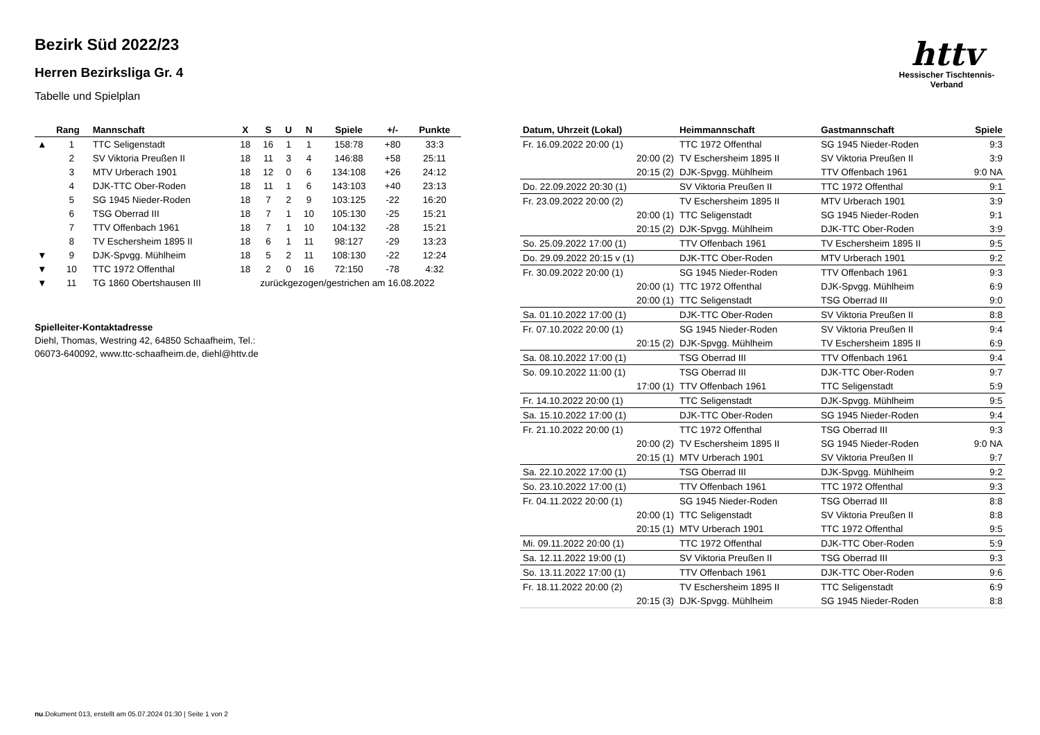Bezirk Süd 2022/23
Herren Bezirksliga Gr. 4
Tabelle und Spielplan
httv
Hessischer Tischtennis-Verband
| | Rang | Mannschaft | X | S | U | N | Spiele | +/- | Punkte |
| --- | --- | --- | --- | --- | --- | --- | --- | --- | --- |
| ▲ | 1 | TTC Seligenstadt | 18 | 16 | 1 | 1 | 158:78 | +80 | 33:3 |
| | 2 | SV Viktoria Preußen II | 18 | 11 | 3 | 4 | 146:88 | +58 | 25:11 |
| | 3 | MTV Urberach 1901 | 18 | 12 | 0 | 6 | 134:108 | +26 | 24:12 |
| | 4 | DJK-TTC Ober-Roden | 18 | 11 | 1 | 6 | 143:103 | +40 | 23:13 |
| | 5 | SG 1945 Nieder-Roden | 18 | 7 | 2 | 9 | 103:125 | -22 | 16:20 |
| | 6 | TSG Oberrad III | 18 | 7 | 1 | 10 | 105:130 | -25 | 15:21 |
| | 7 | TTV Offenbach 1961 | 18 | 7 | 1 | 10 | 104:132 | -28 | 15:21 |
| | 8 | TV Eschersheim 1895 II | 18 | 6 | 1 | 11 | 98:127 | -29 | 13:23 |
| ▼ | 9 | DJK-Spvgg. Mühlheim | 18 | 5 | 2 | 11 | 108:130 | -22 | 12:24 |
| ▼ | 10 | TTC 1972 Offenthal | 18 | 2 | 0 | 16 | 72:150 | -78 | 4:32 |
| ▼ | 11 | TG 1860 Obertshausen III | zurückgezogen/gestrichen am 16.08.2022 | | | | | | |
Spielleiter-Kontaktadresse
Diehl, Thomas, Westring 42, 64850 Schaafheim, Tel.:
06073-640092, www.ttc-schaafheim.de, diehl@httv.de
| Datum, Uhrzeit (Lokal) | Heimmannschaft | Gastmannschaft | Spiele |
| --- | --- | --- | --- |
| Fr. 16.09.2022 20:00 (1) | TTC 1972 Offenthal | SG 1945 Nieder-Roden | 9:3 |
| 20:00 (2) | TV Eschersheim 1895 II | SV Viktoria Preußen II | 3:9 |
| 20:15 (2) | DJK-Spvgg. Mühlheim | TTV Offenbach 1961 | 9:0 NA |
| Do. 22.09.2022 20:30 (1) | SV Viktoria Preußen II | TTC 1972 Offenthal | 9:1 |
| Fr. 23.09.2022 20:00 (2) | TV Eschersheim 1895 II | MTV Urberach 1901 | 3:9 |
| 20:00 (1) | TTC Seligenstadt | SG 1945 Nieder-Roden | 9:1 |
| 20:15 (2) | DJK-Spvgg. Mühlheim | DJK-TTC Ober-Roden | 3:9 |
| So. 25.09.2022 17:00 (1) | TTV Offenbach 1961 | TV Eschersheim 1895 II | 9:5 |
| Do. 29.09.2022 20:15 v (1) | DJK-TTC Ober-Roden | MTV Urberach 1901 | 9:2 |
| Fr. 30.09.2022 20:00 (1) | SG 1945 Nieder-Roden | TTV Offenbach 1961 | 9:3 |
| 20:00 (1) | TTC 1972 Offenthal | DJK-Spvgg. Mühlheim | 6:9 |
| 20:00 (1) | TTC Seligenstadt | TSG Oberrad III | 9:0 |
| Sa. 01.10.2022 17:00 (1) | DJK-TTC Ober-Roden | SV Viktoria Preußen II | 8:8 |
| Fr. 07.10.2022 20:00 (1) | SG 1945 Nieder-Roden | SV Viktoria Preußen II | 9:4 |
| 20:15 (2) | DJK-Spvgg. Mühlheim | TV Eschersheim 1895 II | 6:9 |
| Sa. 08.10.2022 17:00 (1) | TSG Oberrad III | TTV Offenbach 1961 | 9:4 |
| So. 09.10.2022 11:00 (1) | TSG Oberrad III | DJK-TTC Ober-Roden | 9:7 |
| 17:00 (1) | TTV Offenbach 1961 | TTC Seligenstadt | 5:9 |
| Fr. 14.10.2022 20:00 (1) | TTC Seligenstadt | DJK-Spvgg. Mühlheim | 9:5 |
| Sa. 15.10.2022 17:00 (1) | DJK-TTC Ober-Roden | SG 1945 Nieder-Roden | 9:4 |
| Fr. 21.10.2022 20:00 (1) | TTC 1972 Offenthal | TSG Oberrad III | 9:3 |
| 20:00 (2) | TV Eschersheim 1895 II | SG 1945 Nieder-Roden | 9:0 NA |
| 20:15 (1) | MTV Urberach 1901 | SV Viktoria Preußen II | 9:7 |
| Sa. 22.10.2022 17:00 (1) | TSG Oberrad III | DJK-Spvgg. Mühlheim | 9:2 |
| So. 23.10.2022 17:00 (1) | TTV Offenbach 1961 | TTC 1972 Offenthal | 9:3 |
| Fr. 04.11.2022 20:00 (1) | SG 1945 Nieder-Roden | TSG Oberrad III | 8:8 |
| 20:00 (1) | TTC Seligenstadt | SV Viktoria Preußen II | 8:8 |
| 20:15 (1) | MTV Urberach 1901 | TTC 1972 Offenthal | 9:5 |
| Mi. 09.11.2022 20:00 (1) | TTC 1972 Offenthal | DJK-TTC Ober-Roden | 5:9 |
| Sa. 12.11.2022 19:00 (1) | SV Viktoria Preußen II | TSG Oberrad III | 9:3 |
| So. 13.11.2022 17:00 (1) | TTV Offenbach 1961 | DJK-TTC Ober-Roden | 9:6 |
| Fr. 18.11.2022 20:00 (2) | TV Eschersheim 1895 II | TTC Seligenstadt | 6:9 |
| 20:15 (3) | DJK-Spvgg. Mühlheim | SG 1945 Nieder-Roden | 8:8 |
nu.Dokument 013, erstellt am 05.07.2024 01:30 | Seite 1 von 2